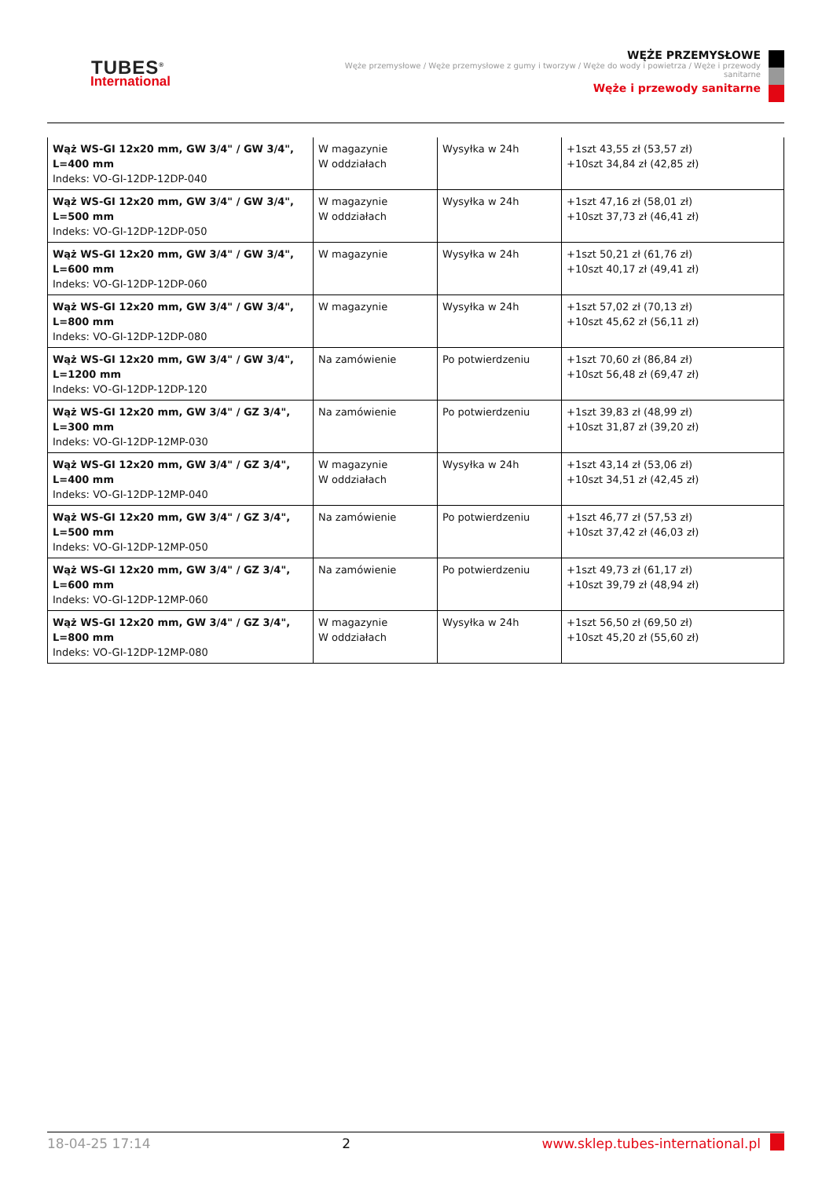TUBES<sup>®</sup>
International
WĘŻE PRZEMYSŁOWE
Węże przemysłowe / Węże przemysłowe z gumy i tworzyw / Węże do wody i powietrza / Węże i przewody sanitarne
Węże i przewody sanitarne
| Wąż WS-GI 12x20 mm, GW 3/4" / GW 3/4", L=400 mm Indeks: VO-GI-12DP-12DP-040 | W magazynie W oddziałach | Wysyłka w 24h | +1szt 43,55 zł (53,57 zł) +10szt 34,84 zł (42,85 zł) |
| Wąż WS-GI 12x20 mm, GW 3/4" / GW 3/4", L=500 mm Indeks: VO-GI-12DP-12DP-050 | W magazynie W oddziałach | Wysyłka w 24h | +1szt 47,16 zł (58,01 zł) +10szt 37,73 zł (46,41 zł) |
| Wąż WS-GI 12x20 mm, GW 3/4" / GW 3/4", L=600 mm Indeks: VO-GI-12DP-12DP-060 | W magazynie | Wysyłka w 24h | +1szt 50,21 zł (61,76 zł) +10szt 40,17 zł (49,41 zł) |
| Wąż WS-GI 12x20 mm, GW 3/4" / GW 3/4", L=800 mm Indeks: VO-GI-12DP-12DP-080 | W magazynie | Wysyłka w 24h | +1szt 57,02 zł (70,13 zł) +10szt 45,62 zł (56,11 zł) |
| Wąż WS-GI 12x20 mm, GW 3/4" / GW 3/4", L=1200 mm Indeks: VO-GI-12DP-12DP-120 | Na zamówienie | Po potwierdzeniu | +1szt 70,60 zł (86,84 zł) +10szt 56,48 zł (69,47 zł) |
| Wąż WS-GI 12x20 mm, GW 3/4" / GZ 3/4", L=300 mm Indeks: VO-GI-12DP-12MP-030 | Na zamówienie | Po potwierdzeniu | +1szt 39,83 zł (48,99 zł) +10szt 31,87 zł (39,20 zł) |
| Wąż WS-GI 12x20 mm, GW 3/4" / GZ 3/4", L=400 mm Indeks: VO-GI-12DP-12MP-040 | W magazynie W oddziałach | Wysyłka w 24h | +1szt 43,14 zł (53,06 zł) +10szt 34,51 zł (42,45 zł) |
| Wąż WS-GI 12x20 mm, GW 3/4" / GZ 3/4", L=500 mm Indeks: VO-GI-12DP-12MP-050 | Na zamówienie | Po potwierdzeniu | +1szt 46,77 zł (57,53 zł) +10szt 37,42 zł (46,03 zł) |
| Wąż WS-GI 12x20 mm, GW 3/4" / GZ 3/4", L=600 mm Indeks: VO-GI-12DP-12MP-060 | Na zamówienie | Po potwierdzeniu | +1szt 49,73 zł (61,17 zł) +10szt 39,79 zł (48,94 zł) |
| Wąż WS-GI 12x20 mm, GW 3/4" / GZ 3/4", L=800 mm Indeks: VO-GI-12DP-12MP-080 | W magazynie W oddziałach | Wysyłka w 24h | +1szt 56,50 zł (69,50 zł) +10szt 45,20 zł (55,60 zł) |
18-04-25 17:14 2 www.sklep.tubes-international.pl